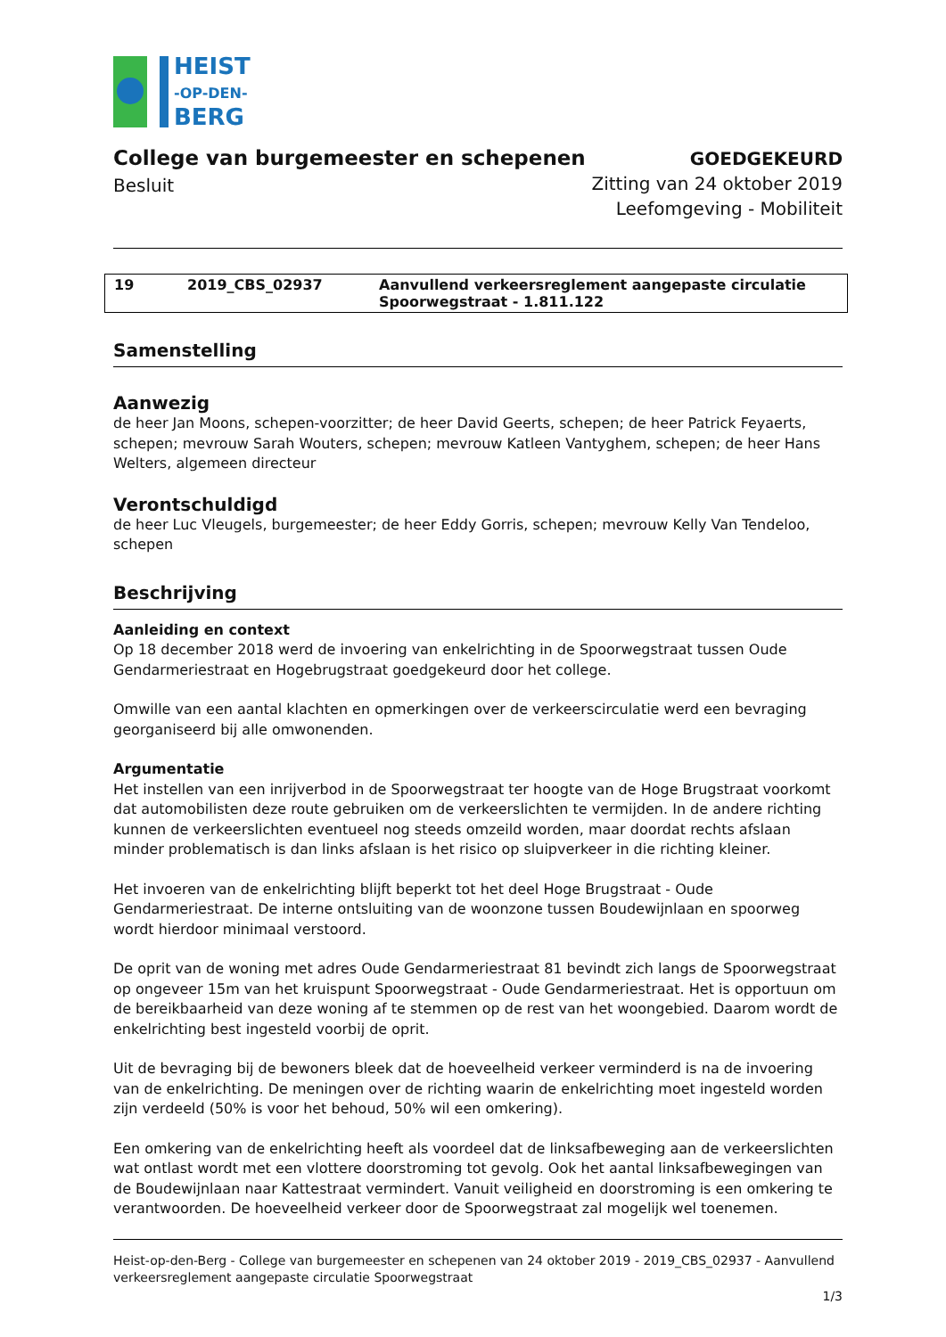HEIST
-OP-DEN-
BERG
College van burgemeester en schepenen
Besluit
GOEDGEKEURD
Zitting van 24 oktober 2019
Leefomgeving - Mobiliteit
| 19 | 2019_CBS_02937 | Aanvullend verkeersreglement aangepaste circulatie Spoorwegstraat - 1.811.122 |
Samenstelling
Aanwezig
de heer Jan Moons, schepen-voorzitter; de heer David Geerts, schepen; de heer Patrick Feyaerts, schepen; mevrouw Sarah Wouters, schepen; mevrouw Katleen Vantyghem, schepen; de heer Hans Welters, algemeen directeur
Verontschuldigd
de heer Luc Vleugels, burgemeester; de heer Eddy Gorris, schepen; mevrouw Kelly Van Tendeloo, schepen
Beschrijving
Aanleiding en context
Op 18 december 2018 werd de invoering van enkelrichting in de Spoorwegstraat tussen Oude Gendarmeriestraat en Hogebrugstraat goedgekeurd door het college.
Omwille van een aantal klachten en opmerkingen over de verkeerscirculatie werd een bevraging georganiseerd bij alle omwonenden.
Argumentatie
Het instellen van een inrijverbod in de Spoorwegstraat ter hoogte van de Hoge Brugstraat voorkomt dat automobilisten deze route gebruiken om de verkeerslichten te vermijden. In de andere richting kunnen de verkeerslichten eventueel nog steeds omzeild worden, maar doordat rechts afslaan minder problematisch is dan links afslaan is het risico op sluipverkeer in die richting kleiner.
Het invoeren van de enkelrichting blijft beperkt tot het deel Hoge Brugstraat - Oude Gendarmeriestraat. De interne ontsluiting van de woonzone tussen Boudewijnlaan en spoorweg wordt hierdoor minimaal verstoord.
De oprit van de woning met adres Oude Gendarmeriestraat 81 bevindt zich langs de Spoorwegstraat op ongeveer 15m van het kruispunt Spoorwegstraat - Oude Gendarmeriestraat. Het is opportuun om de bereikbaarheid van deze woning af te stemmen op de rest van het woongebied. Daarom wordt de enkelrichting best ingesteld voorbij de oprit.
Uit de bevraging bij de bewoners bleek dat de hoeveelheid verkeer verminderd is na de invoering van de enkelrichting. De meningen over de richting waarin de enkelrichting moet ingesteld worden zijn verdeeld (50% is voor het behoud, 50% wil een omkering).
Een omkering van de enkelrichting heeft als voordeel dat de linksafbeweging aan de verkeerslichten wat ontlast wordt met een vlottere doorstroming tot gevolg. Ook het aantal linksafbewegingen van de Boudewijnlaan naar Kattestraat vermindert. Vanuit veiligheid en doorstroming is een omkering te verantwoorden. De hoeveelheid verkeer door de Spoorwegstraat zal mogelijk wel toenemen.
Heist-op-den-Berg - College van burgemeester en schepenen van 24 oktober 2019 - 2019_CBS_02937 - Aanvullend verkeersreglement aangepaste circulatie Spoorwegstraat
1/3